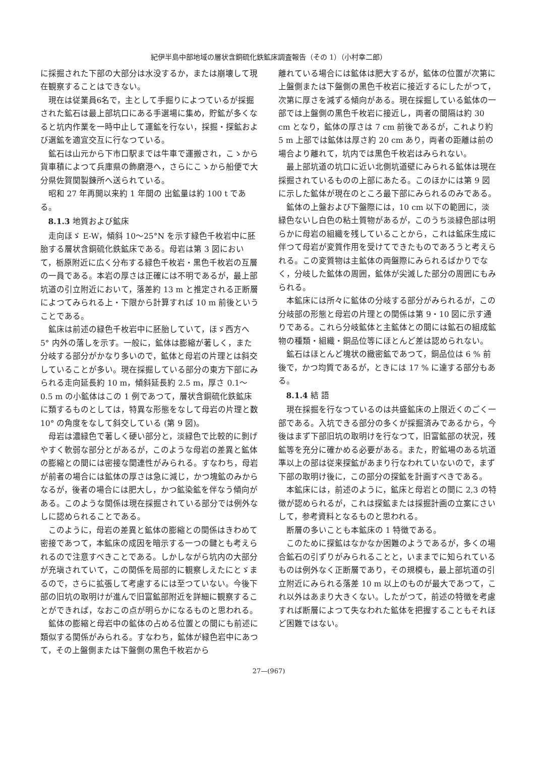紀伊半島中部地域の層状含銅硫化鉄鉱床調査報告（その 1）（小村幸二郎）
に採掘された下部の大部分は水没するか，または崩壊して現在観察することはできない。
現在は従業員6名で，主として手掘りによつているが採掘された鉱石は最上部坑口にある手選場に集め，貯鉱が多くなると坑内作業を一時中止して運鉱を行ない，採掘・探鉱および選鉱を適宜交互に行なつている。
鉱石は山元から下市口駅までは牛車で運搬され，こゝから貨車積によつて兵庫県の飾磨港へ，さらにこゝから船便で大分県佐賀関製錬所へ送られている。
昭和 27 年再開以来約 1 年間の 出鉱量は約 100 t である。
8.1.3 地質および鉱床
走向ほゞ E-W，傾斜 10～25°N を示す緑色千枚岩中に胚胎する層状含銅硫化鉄鉱床である。母岩は第 3 図において，栃原附近に広く分布する緑色千枚岩・黒色千枚岩の互層の一員である。本岩の厚さは正確には不明であるが，最上部坑道の引立附近において，落差約 13 m と推定される正断層によつてみられる上・下限から計算すれば 10 m 前後ということである。
鉱床は前述の緑色千枚岩中に胚胎していて，ほゞ西方へ 5° 内外の落しを示す。一般に，鉱体は膨縮が著しく，また分岐する部分がかなり多いので，鉱体と母岩の片理とは斜交していることが多い。現在採掘している部分の東方下部にみられる走向延長約 10 m，傾斜延長約 2.5 m，厚さ 0.1～0.5 m の小鉱体はこの 1 例であつて，層状含銅硫化鉄鉱床に類するものとしては，特異な形態をなして母岩の片理と数 10° の角度をなして斜交している (第 9 図)。
母岩は濃緑色で著しく硬い部分と，淡緑色で比較的に剝げやすく軟弱な部分とがあるが，このような母岩の差異と鉱体の膨縮との間には密接な関連性がみられる。すなわち，母岩が前者の場合には鉱体の厚さは急に減じ，かつ塊鉱のみからなるが，後者の場合には肥大し，かつ鉱染鉱を伴なう傾向がある。このような関係は現在採掘されている部分では例外なしに認められることである。
このように，母岩の差異と鉱体の膨縮との関係はきわめて密接であつて，本鉱床の成因を暗示する一つの鍵とも考えられるので注意すべきことである。しかしながら坑内の大部分が充塡されていて，この関係を局部的に観察しえたにとゞまるので，さらに拡張して考慮するには至つていない。今後下部の旧坑の取明けが進んで旧富鉱部附近を詳細に観察することができれば，なおこの点が明らかになるものと思われる。
鉱体の膨縮と母岩中の鉱体の占める位置との間にも前述に類似する関係がみられる。すなわち，鉱体が緑色岩中にあつて，その上盤側または下盤側の黒色千枚岩から
離れている場合には鉱体は肥大するが，鉱体の位置が次第に上盤側または下盤側の黒色千枚岩に接近するにしたがつて，次第に厚さを減ずる傾向がある。現在採掘している鉱体の一部では上盤側の黒色千枚岩に接近し，両者の間隔は約 30 cm となり，鉱体の厚さは 7 cm 前後であるが，これより約 5 m 上部では鉱体は厚さ約 20 cm あり，両者の距離は前の場合より離れて，坑内では黒色千枚岩はみられない。
最上部坑道の坑口に近い北側坑道壁にみられる鉱体は現在採掘されているものの上部にあたる。このほかには第 9 図に示した鉱体が現在のところ最下部にみられるのみである。
鉱体の上盤および下盤際には，10 cm 以下の範囲に，淡緑色ないし白色の粘土質物があるが，このうち淡緑色部は明らかに母岩の組織を残していることから，これは鉱床生成に伴つて母岩が変質作用を受けてできたものであろうと考えられる。この変質物は主鉱体の両盤際にみられるばかりでなく，分岐した鉱体の周囲，鉱体が尖滅した部分の周囲にもみられる。
本鉱床には所々に鉱体の分岐する部分がみられるが，この分岐部の形態と母岩の片理との関係は第 9・10 図に示す通りである。これら分岐鉱体と主鉱体との間には鉱石の組成鉱物の種類・組織・銅品位等にほとんど差は認められない。
鉱石はほとんど塊状の緻密鉱であつて，銅品位は 6 % 前後で，かつ均質であるが，ときには 17 % に達する部分もある。
8.1.4 結 語
現在採掘を行なつているのは共盛鉱床の上限近くのごく一部である。入坑できる部分の多くが採掘済みであるから，今後はまず下部旧坑の取明けを行なつて，旧富鉱部の状況，残鉱等を充分に確かめる必要がある。また，貯鉱場のある坑道準以上の部は従来探鉱があまり行なわれていないので，まず下部の取明け後に，この部分の探鉱を計画すべきである。
本鉱床には，前述のように，鉱床と母岩との間に 2,3 の特徴が認められるが，これは探鉱または採掘計画の立案にさいして，参考資料となるものと思われる。
断層の多いことも本鉱床の 1 特徴である。
このために探鉱はなかなか困難のようであるが，多くの場合鉱石の引ずりがみられることと，いままでに知られているものは例外なく正断層であり，その規模も，最上部坑道の引立附近にみられる落差 10 m 以上のものが最大であつて，これ以外はあまり大きくない。したがつて，前述の特徴を考慮すれば断層によつて失なわれた鉱体を把握することもそれほど困難ではない。
27—(967)